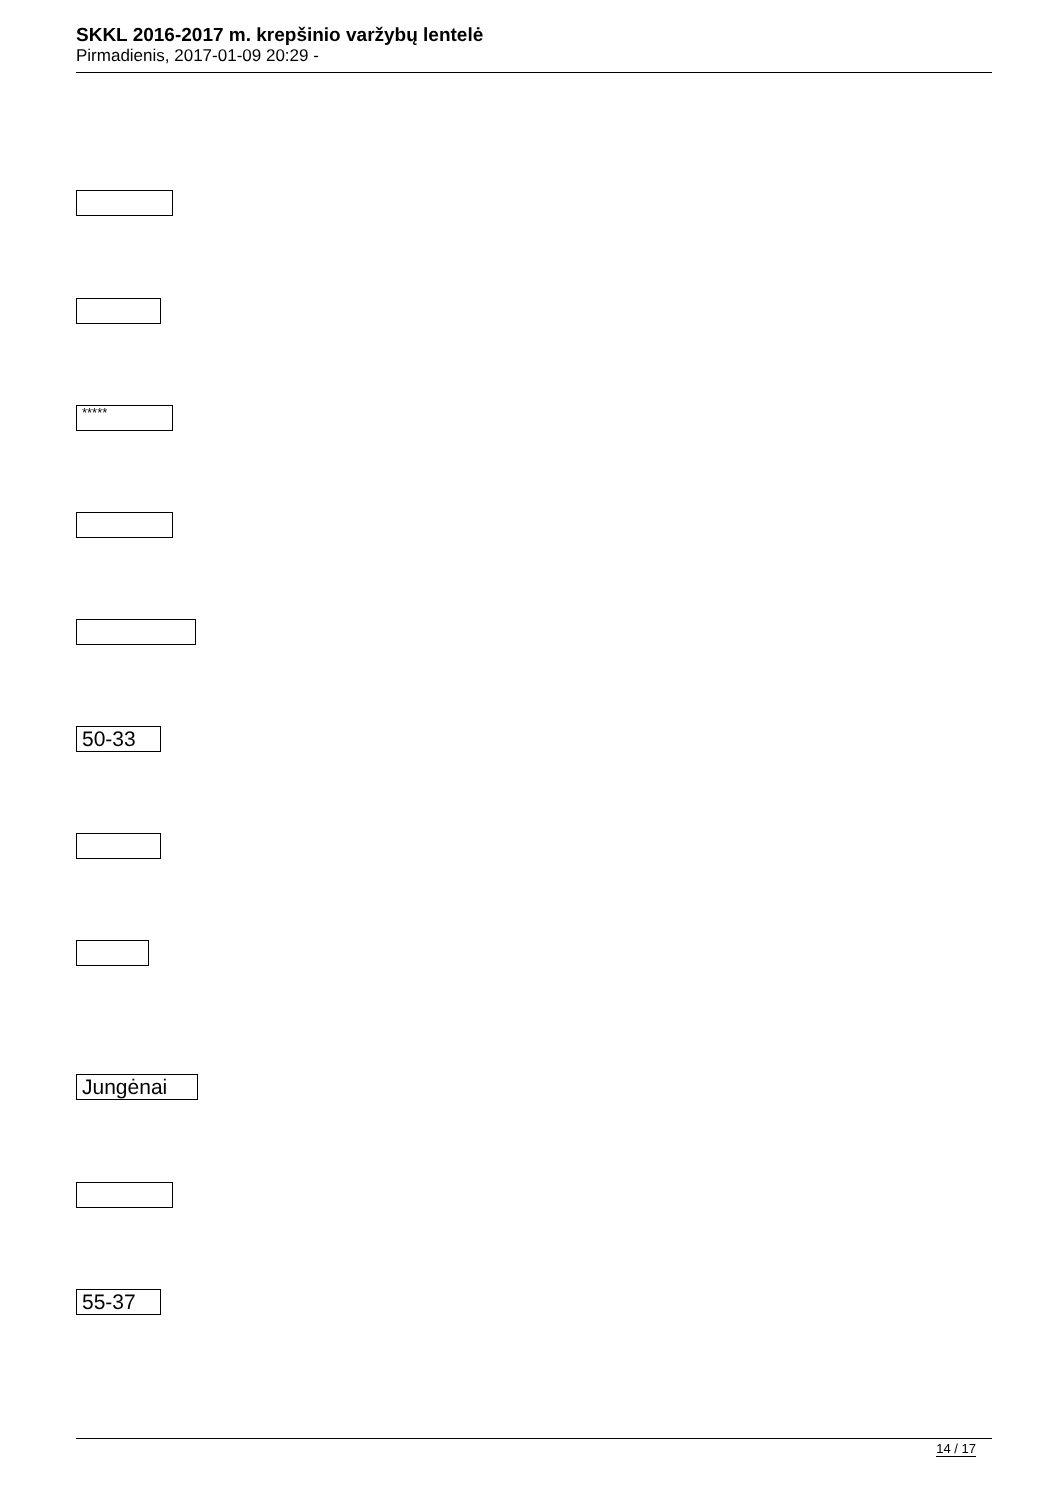SKKL 2016-2017 m. krepšinio varžybų lentelė
Pirmadienis, 2017-01-09 20:29 -
*****
50-33
Jungėnai
55-37
14 / 17